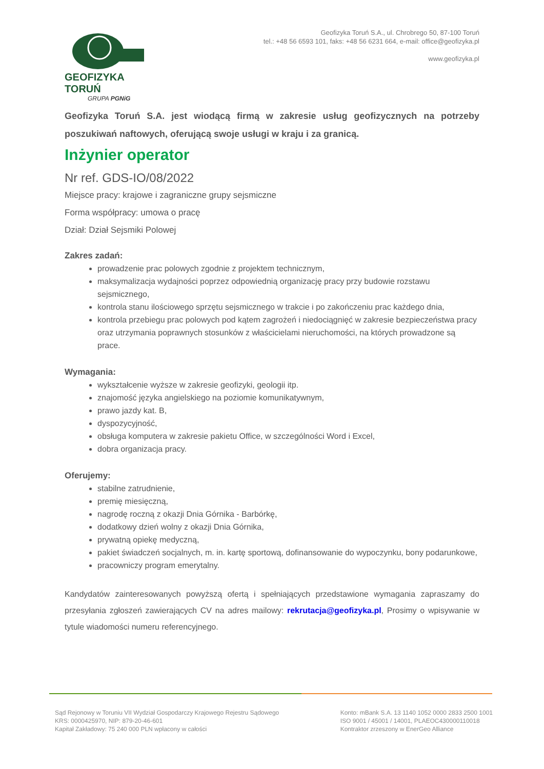GEOFIZYKA TORUŃ
GRUPA PGNiG
Geofizyka Toruń S.A., ul. Chrobrego 50, 87-100 Toruń
tel.: +48 56 6593 101, faks: +48 56 6231 664, e-mail: office@geofizyka.pl
www.geofizyka.pl
Geofizyka Toruń S.A. jest wiodącą firmą w zakresie usług geofizycznych na potrzeby poszukiwań naftowych, oferującą swoje usługi w kraju i za granicą.
Inżynier operator
Nr ref. GDS-IO/08/2022
Miejsce pracy: krajowe i zagraniczne grupy sejsmiczne
Forma współpracy: umowa o pracę
Dział: Dział Sejsmiki Polowej
Zakres zadań:
prowadzenie prac polowych zgodnie z projektem technicznym,
maksymalizacja wydajności poprzez odpowiednią organizację pracy przy budowie rozstawu sejsmicznego,
kontrola stanu ilościowego sprzętu sejsmicznego w trakcie i po zakończeniu prac każdego dnia,
kontrola przebiegu prac polowych pod kątem zagrożeń i niedociągnięć w zakresie bezpieczeństwa pracy oraz utrzymania poprawnych stosunków z właścicielami nieruchomości, na których prowadzone są prace.
Wymagania:
wykształcenie wyższe w zakresie geofizyki, geologii itp.
znajomość języka angielskiego na poziomie komunikatywnym,
prawo jazdy kat. B,
dyspozycyjność,
obsługa komputera w zakresie pakietu Office, w szczególności Word i Excel,
dobra organizacja pracy.
Oferujemy:
stabilne zatrudnienie,
premię miesięczną,
nagrodę roczną z okazji Dnia Górnika - Barbórkę,
dodatkowy dzień wolny z okazji Dnia Górnika,
prywatną opiekę medyczną,
pakiet świadczeń socjalnych, m. in. kartę sportową, dofinansowanie do wypoczynku, bony podarunkowe,
pracowniczy program emerytalny.
Kandydatów zainteresowanych powyższą ofertą i spełniających przedstawione wymagania zapraszamy do przesyłania zgłoszeń zawierających CV na adres mailowy: rekrutacja@geofizyka.pl, Prosimy o wpisywanie w tytule wiadomości numeru referencyjnego.
Sąd Rejonowy w Toruniu VII Wydział Gospodarczy Krajowego Rejestru Sądowego
KRS: 0000425970, NIP: 879-20-46-601
Kapitał Zakładowy: 75 240 000 PLN wpłacony w całości
Konto: mBank S.A. 13 1140 1052 0000 2833 2500 1001
ISO 9001 / 45001 / 14001, PLAEOC430000110018
Kontraktor zrzeszony w EnerGeo Alliance